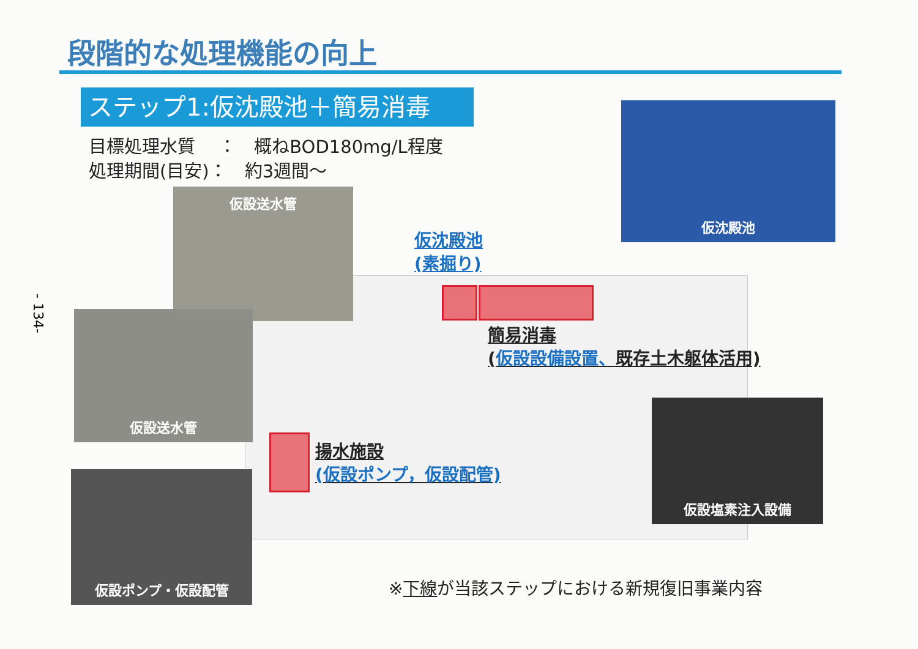段階的な処理機能の向上
ステップ1:仮沈殿池＋簡易消毒
目標処理水質　 ：　概ねBOD180mg/L程度
処理期間(目安)：　約3週間～
仮設送水管
仮沈殿池
仮沈殿池
(素掘り)
仮設送水管
簡易消毒
(仮設設備設置、既存土木躯体活用)
揚水施設
(仮設ポンプ，仮設配管)
仮設塩素注入設備
仮設ポンプ・仮設配管
- 134-
※下線が当該ステップにおける新規復旧事業内容